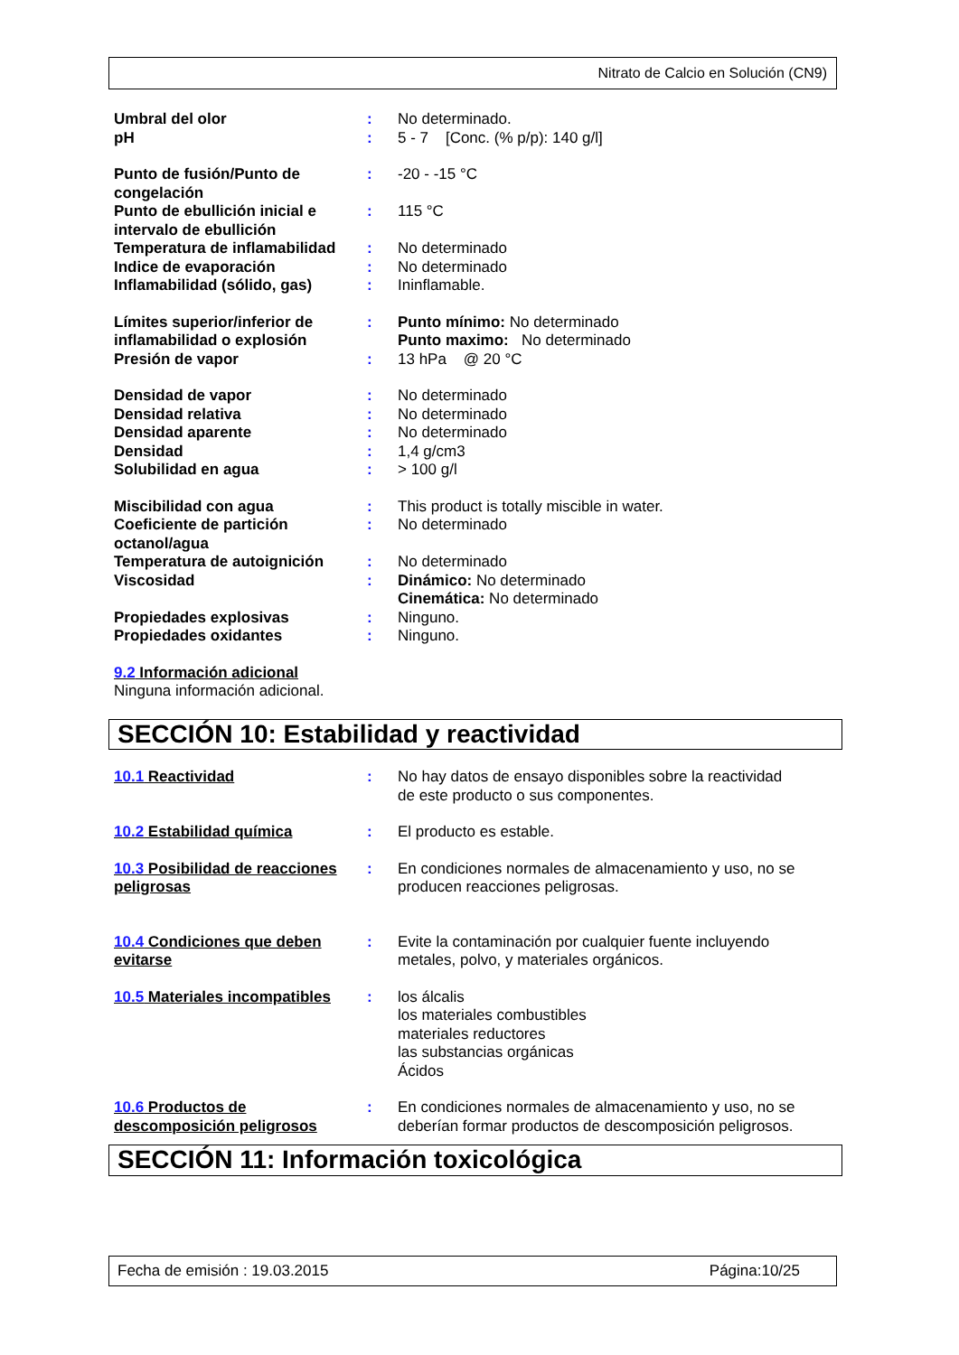Nitrato de Calcio en Solución (CN9)
| Umbral del olor | : | No determinado. |
| pH | : | 5 - 7 [Conc. (% p/p): 140 g/l] |
| Punto de fusión/Punto de congelación | : | -20 - -15 °C |
| Punto de ebullición inicial e intervalo de ebullición | : | 115 °C |
| Temperatura de inflamabilidad | : | No determinado |
| Indice de evaporación | : | No determinado |
| Inflamabilidad (sólido, gas) | : | Ininflamable. |
| Límites superior/inferior de inflamabilidad o explosión | : | Punto mínimo: No determinado Punto maximo: No determinado |
| Presión de vapor | : | 13 hPa @ 20 °C |
| Densidad de vapor | : | No determinado |
| Densidad relativa | : | No determinado |
| Densidad aparente | : | No determinado |
| Densidad | : | 1,4 g/cm3 |
| Solubilidad en agua | : | > 100 g/l |
| Miscibilidad con agua | : | This product is totally miscible in water. |
| Coeficiente de partición octanol/agua | : | No determinado |
| Temperatura de autoignición | : | No determinado |
| Viscosidad | : | Dinámico: No determinado Cinemática: No determinado |
| Propiedades explosivas | : | Ninguno. |
| Propiedades oxidantes | : | Ninguno. |
9.2 Información adicional
Ninguna información adicional.
SECCIÓN 10: Estabilidad y reactividad
| 10.1 Reactividad | : | No hay datos de ensayo disponibles sobre la reactividad de este producto o sus componentes. |
| 10.2 Estabilidad química | : | El producto es estable. |
| 10.3 Posibilidad de reacciones peligrosas | : | En condiciones normales de almacenamiento y uso, no se producen reacciones peligrosas. |
| 10.4 Condiciones que deben evitarse | : | Evite la contaminación por cualquier fuente incluyendo metales, polvo, y materiales orgánicos. |
| 10.5 Materiales incompatibles | : | los álcalis los materiales combustibles materiales reductores las substancias orgánicas Ácidos |
| 10.6 Productos de descomposición peligrosos | : | En condiciones normales de almacenamiento y uso, no se deberían formar productos de descomposición peligrosos. |
SECCIÓN 11: Información toxicológica
Fecha de emisión : 19.03.2015 Página:10/25